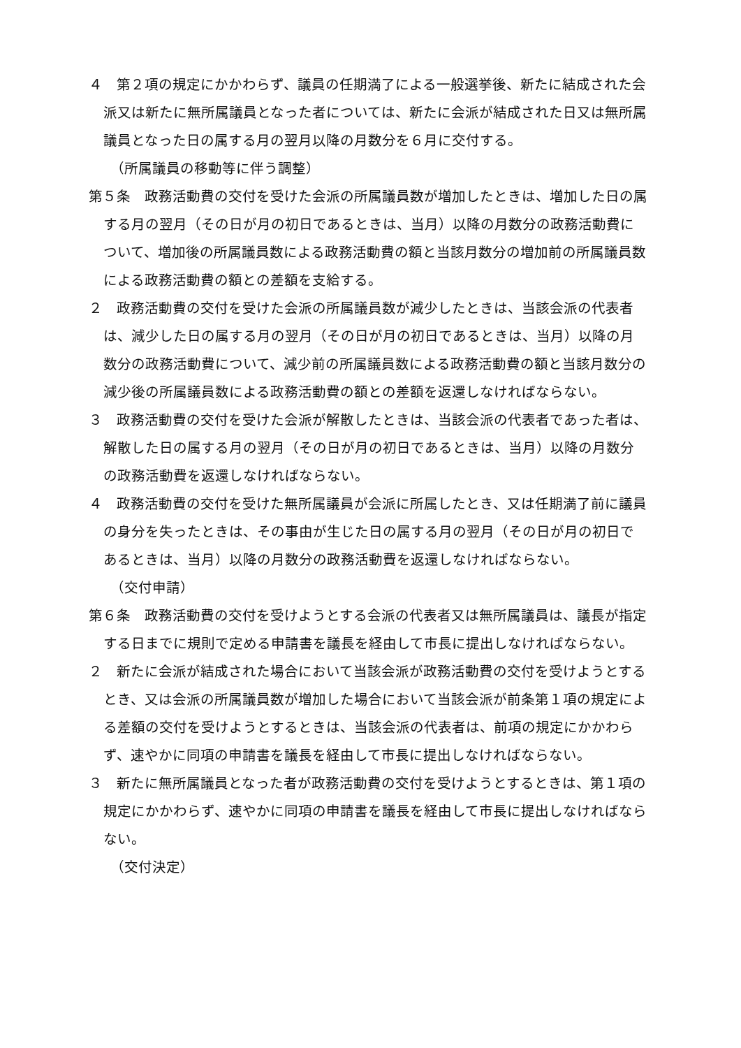４　第２項の規定にかかわらず、議員の任期満了による一般選挙後、新たに結成された会派又は新たに無所属議員となった者については、新たに会派が結成された日又は無所属議員となった日の属する月の翌月以降の月数分を６月に交付する。
（所属議員の移動等に伴う調整）
第５条　政務活動費の交付を受けた会派の所属議員数が増加したときは、増加した日の属する月の翌月（その日が月の初日であるときは、当月）以降の月数分の政務活動費について、増加後の所属議員数による政務活動費の額と当該月数分の増加前の所属議員数による政務活動費の額との差額を支給する。
２　政務活動費の交付を受けた会派の所属議員数が減少したときは、当該会派の代表者は、減少した日の属する月の翌月（その日が月の初日であるときは、当月）以降の月数分の政務活動費について、減少前の所属議員数による政務活動費の額と当該月数分の減少後の所属議員数による政務活動費の額との差額を返還しなければならない。
３　政務活動費の交付を受けた会派が解散したときは、当該会派の代表者であった者は、解散した日の属する月の翌月（その日が月の初日であるときは、当月）以降の月数分の政務活動費を返還しなければならない。
４　政務活動費の交付を受けた無所属議員が会派に所属したとき、又は任期満了前に議員の身分を失ったときは、その事由が生じた日の属する月の翌月（その日が月の初日であるときは、当月）以降の月数分の政務活動費を返還しなければならない。
（交付申請）
第６条　政務活動費の交付を受けようとする会派の代表者又は無所属議員は、議長が指定する日までに規則で定める申請書を議長を経由して市長に提出しなければならない。
２　新たに会派が結成された場合において当該会派が政務活動費の交付を受けようとするとき、又は会派の所属議員数が増加した場合において当該会派が前条第１項の規定による差額の交付を受けようとするときは、当該会派の代表者は、前項の規定にかかわらず、速やかに同項の申請書を議長を経由して市長に提出しなければならない。
３　新たに無所属議員となった者が政務活動費の交付を受けようとするときは、第１項の規定にかかわらず、速やかに同項の申請書を議長を経由して市長に提出しなければならない。
（交付決定）